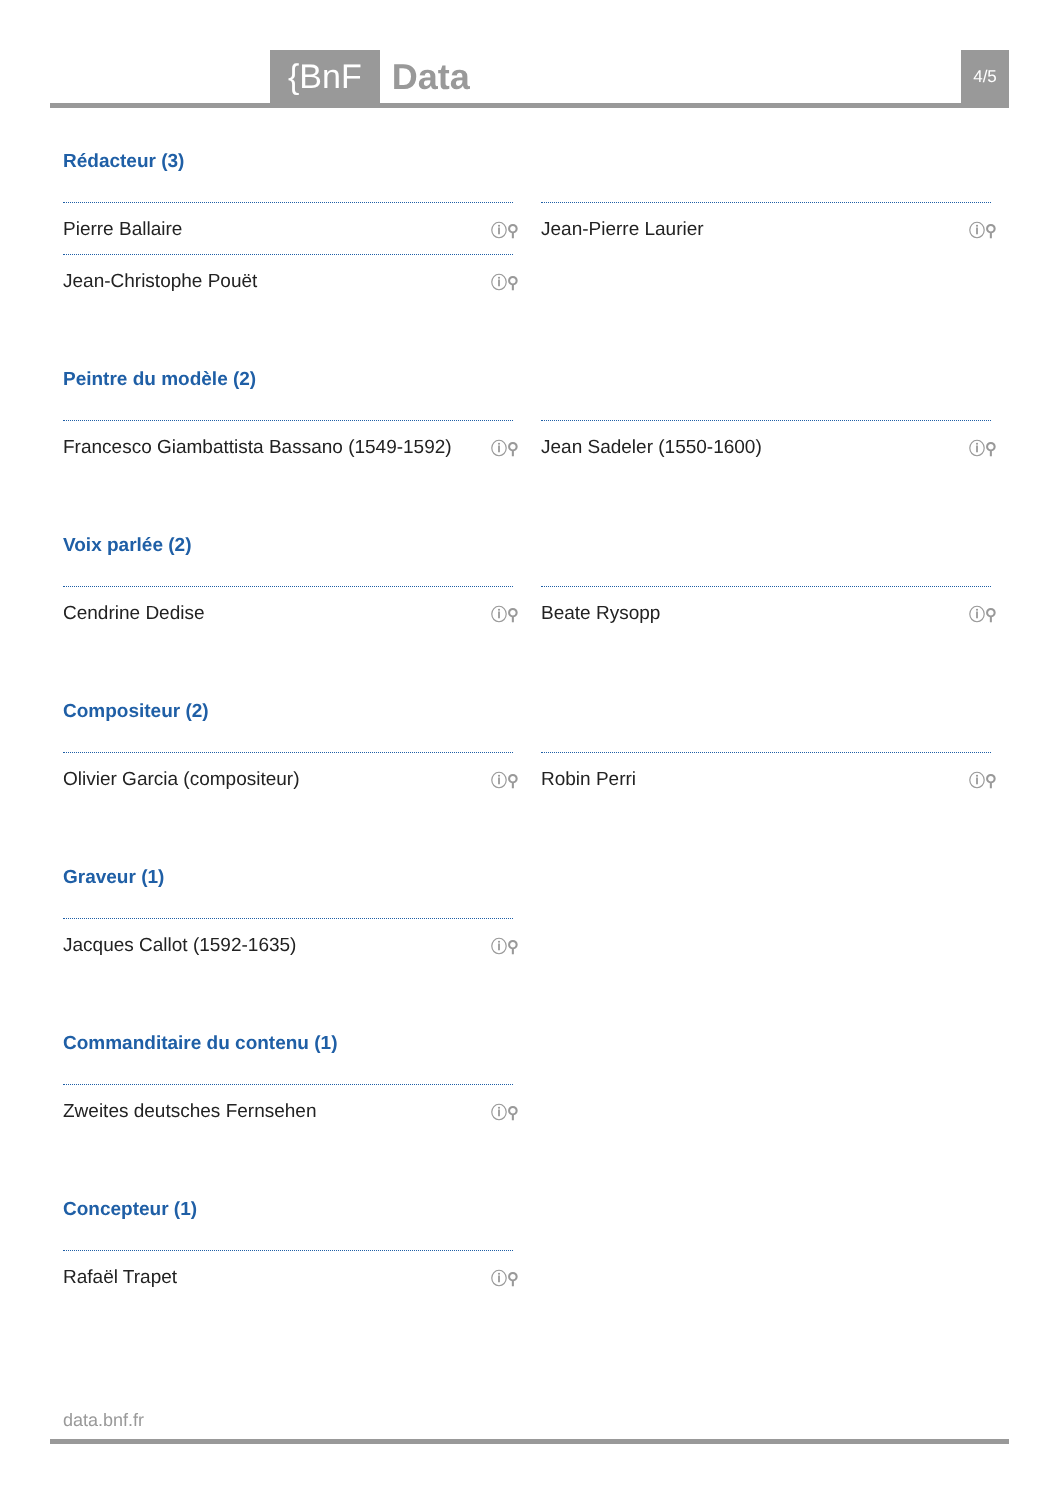{BnF Data 4/5
Rédacteur (3)
Pierre Ballaire ⓘ⚲
Jean-Pierre Laurier ⓘ⚲
Jean-Christophe Pouët ⓘ⚲
Peintre du modèle (2)
Francesco Giambattista Bassano (1549-1592) ⓘ⚲
Jean Sadeler (1550-1600) ⓘ⚲
Voix parlée (2)
Cendrine Dedise ⓘ⚲
Beate Rysopp ⓘ⚲
Compositeur (2)
Olivier Garcia (compositeur) ⓘ⚲
Robin Perri ⓘ⚲
Graveur (1)
Jacques Callot (1592-1635) ⓘ⚲
Commanditaire du contenu (1)
Zweites deutsches Fernsehen ⓘ⚲
Concepteur (1)
Rafaël Trapet ⓘ⚲
data.bnf.fr